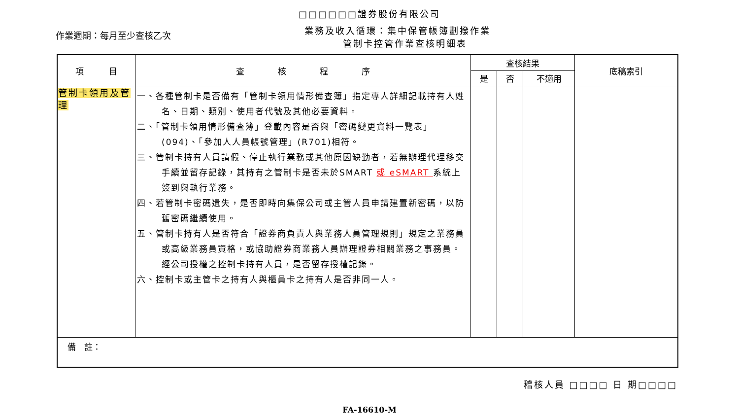□□□□□□證券股份有限公司
作業週期：每月至少查核乙次
業務及收入循環：集中保管帳簿劃撥作業
管制卡控管作業查核明細表
| 項 目 | 查 核 程 序 | 查核結果 | | | 底稿索引 |
| --- | --- | --- | --- | --- | --- |
| | | 是 | 否 | 不適用 | |
| 管制卡領用及管理 | 一、各種管制卡是否備有「管制卡領用情形備查簿」指定專人詳細記載持有人姓名、日期、類別、使用者代號及其他必要資料。 二、「管制卡領用情形備查簿」登載內容是否與「密碼變更資料一覽表」(094)、「參加人人員帳號管理」(R701)相符。 三、管制卡持有人員請假、停止執行業務或其他原因缺勤者，若無辦理代理移交手續並留存記錄，其持有之管制卡是否未於SMART 或 eSMART 系統上簽到與執行業務。 四、若管制卡密碼遺失，是否即時向集保公司或主管人員申請建置新密碼，以防舊密碼繼續使用。 五、管制卡持有人是否符合「證券商負責人與業務人員管理規則」規定之業務員或高級業務員資格，或協助證券商業務人員辦理證券相關業務之事務員。經公司授權之控制卡持有人員，是否留存授權記錄。 六、控制卡或主管卡之持有人與櫃員卡之持有人是否非同一人。 | | | | |
| 備 註： | | | | | |
稽核人員 □□□□ 日 期□□□□
FA-16610-M